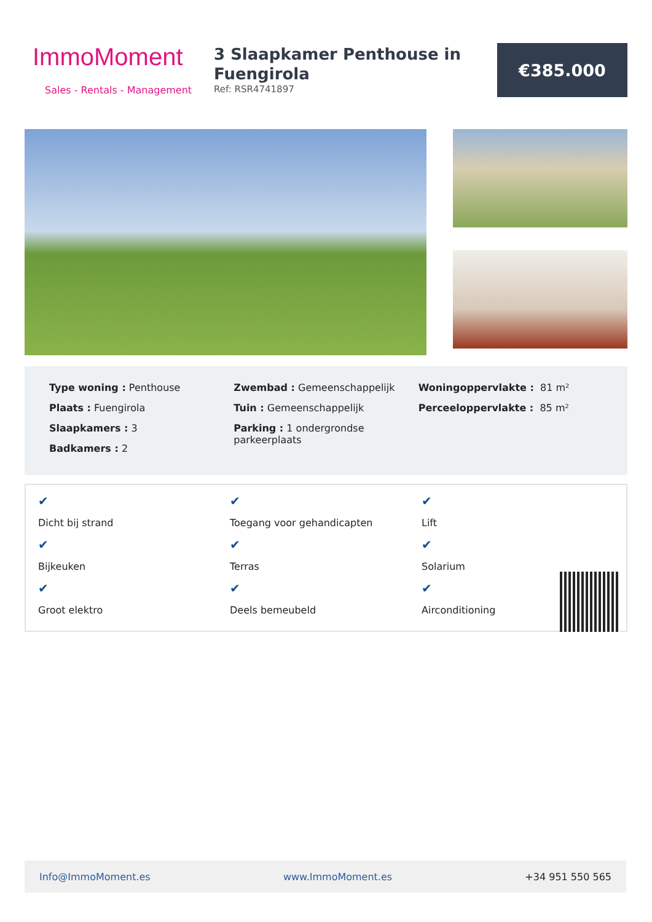ImmoMoment
Sales - Rentals - Management
3 Slaapkamer Penthouse in Fuengirola
Ref: RSR4741897
€385.000
Type woning : Penthouse
Plaats : Fuengirola
Slaapkamers : 3
Badkamers : 2
Zwembad : Gemeenschappelijk
Tuin : Gemeenschappelijk
Parking : 1 ondergrondse parkeerplaats
Woningoppervlakte : 81 m²
Perceeloppervlakte : 85 m²
✔
Dicht bij strand ✔
Toegang voor gehandicapten ✔
Lift ✔
Bijkeuken ✔
Terras ✔
Solarium ✔
Groot elektro ✔
Deels bemeubeld ✔
Airconditioning
Info@ImmoMoment.es www.ImmoMoment.es +34 951 550 565